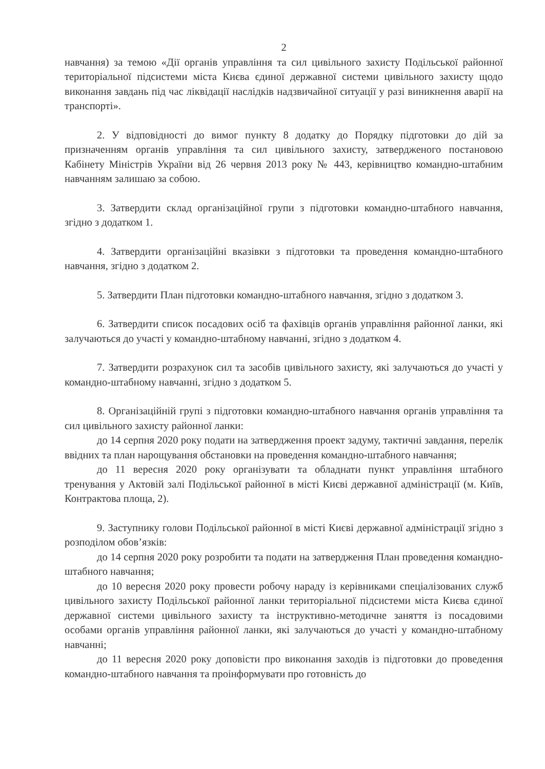2
навчання) за темою «Дії органів управління та сил цивільного захисту Подільської районної територіальної підсистеми міста Києва єдиної державної системи цивільного захисту щодо виконання завдань під час ліквідації наслідків надзвичайної ситуації у разі виникнення аварії на транспорті».
2. У відповідності до вимог пункту 8 додатку до Порядку підготовки до дій за призначенням органів управління та сил цивільного захисту, затвердженого постановою Кабінету Міністрів України від 26 червня 2013 року № 443, керівництво командно-штабним навчанням залишаю за собою.
3. Затвердити склад організаційної групи з підготовки командно-штабного навчання, згідно з додатком 1.
4. Затвердити організаційні вказівки з підготовки та проведення командно-штабного навчання, згідно з додатком 2.
5. Затвердити План підготовки командно-штабного навчання, згідно з додатком 3.
6. Затвердити список посадових осіб та фахівців органів управління районної ланки, які залучаються до участі у командно-штабному навчанні, згідно з додатком 4.
7. Затвердити розрахунок сил та засобів цивільного захисту, які залучаються до участі у командно-штабному навчанні, згідно з додатком 5.
8. Організаційній групі з підготовки командно-штабного навчання органів управління та сил цивільного захисту районної ланки:
до 14 серпня 2020 року подати на затвердження проект задуму, тактичні завдання, перелік ввідних та план нарощування обстановки на проведення командно-штабного навчання;
до 11 вересня 2020 року організувати та обладнати пункт управління штабного тренування у Актовій залі Подільської районної в місті Києві державної адміністрації (м. Київ, Контрактова площа, 2).
9. Заступнику голови Подільської районної в місті Києві державної адміністрації згідно з розподілом обов’язків:
до 14 серпня 2020 року розробити та подати на затвердження План проведення командно-штабного навчання;
до 10 вересня 2020 року провести робочу нараду із керівниками спеціалізованих служб цивільного захисту Подільської районної ланки територіальної підсистеми міста Києва єдиної державної системи цивільного захисту та інструктивно-методичне заняття із посадовими особами органів управління районної ланки, які залучаються до участі у командно-штабному навчанні;
до 11 вересня 2020 року доповісти про виконання заходів із підготовки до проведення командно-штабного навчання та проінформувати про готовність до